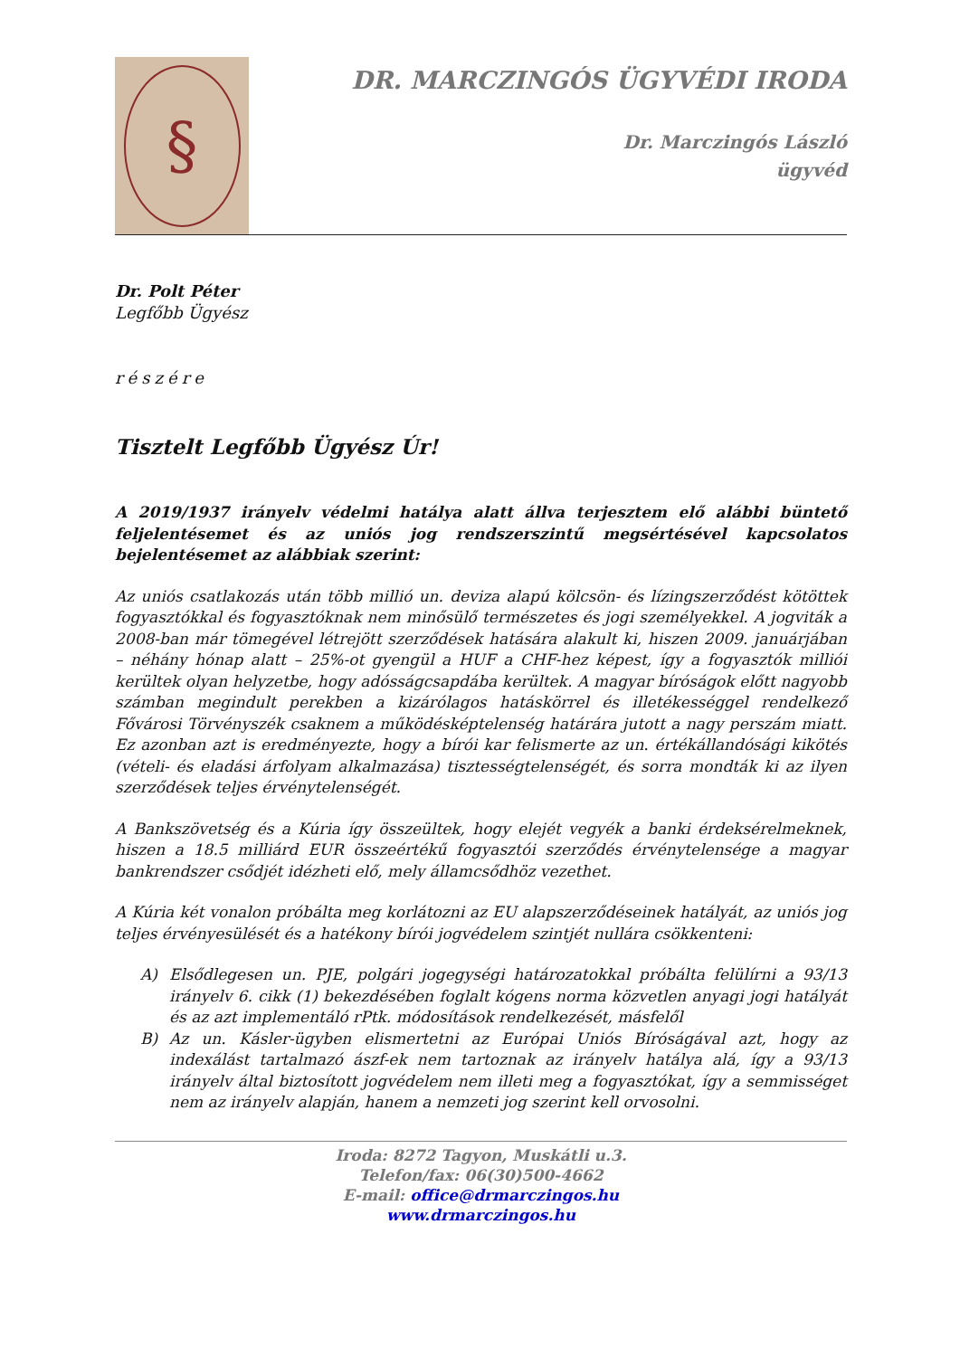§
DR. MARCZINGÓS ÜGYVÉDI IRODA
Dr. Marczingós László
ügyvéd
Dr. Polt Péter
Legfőbb Ügyész
részére
Tisztelt Legfőbb Ügyész Úr!
A 2019/1937 irányelv védelmi hatálya alatt állva terjesztem elő alábbi büntető feljelentésemet és az uniós jog rendszerszintű megsértésével kapcsolatos bejelentésemet az alábbiak szerint:
Az uniós csatlakozás után több millió un. deviza alapú kölcsön- és lízingszerződést kötöttek fogyasztókkal és fogyasztóknak nem minősülő természetes és jogi személyekkel. A jogviták a 2008-ban már tömegével létrejött szerződések hatására alakult ki, hiszen 2009. januárjában – néhány hónap alatt – 25%-ot gyengül a HUF a CHF-hez képest, így a fogyasztók milliói kerültek olyan helyzetbe, hogy adósságcsapdába kerültek. A magyar bíróságok előtt nagyobb számban megindult perekben a kizárólagos hatáskörrel és illetékességgel rendelkező Fővárosi Törvényszék csaknem a működésképtelenség határára jutott a nagy perszám miatt. Ez azonban azt is eredményezte, hogy a bírói kar felismerte az un. értékállandósági kikötés (vételi- és eladási árfolyam alkalmazása) tisztességtelenségét, és sorra mondták ki az ilyen szerződések teljes érvénytelenségét.
A Bankszövetség és a Kúria így összeültek, hogy elejét vegyék a banki érdeksérelmeknek, hiszen a 18.5 milliárd EUR összeértékű fogyasztói szerződés érvénytelensége a magyar bankrendszer csődjét idézheti elő, mely államcsődhöz vezethet.
A Kúria két vonalon próbálta meg korlátozni az EU alapszerződéseinek hatályát, az uniós jog teljes érvényesülését és a hatékony bírói jogvédelem szintjét nullára csökkenteni:
A) Elsődlegesen un. PJE, polgári jogegységi határozatokkal próbálta felülírni a 93/13 irányelv 6. cikk (1) bekezdésében foglalt kógens norma közvetlen anyagi jogi hatályát és az azt implementáló rPtk. módosítások rendelkezését, másfelől
B) Az un. Kásler-ügyben elismertetni az Európai Uniós Bíróságával azt, hogy az indexálást tartalmazó ászf-ek nem tartoznak az irányelv hatálya alá, így a 93/13 irányelv által biztosított jogvédelem nem illeti meg a fogyasztókat, így a semmisséget nem az irányelv alapján, hanem a nemzeti jog szerint kell orvosolni.
Iroda: 8272 Tagyon, Muskátli u.3.
Telefon/fax: 06(30)500-4662
E-mail: office@drmarczingos.hu
www.drmarczingos.hu